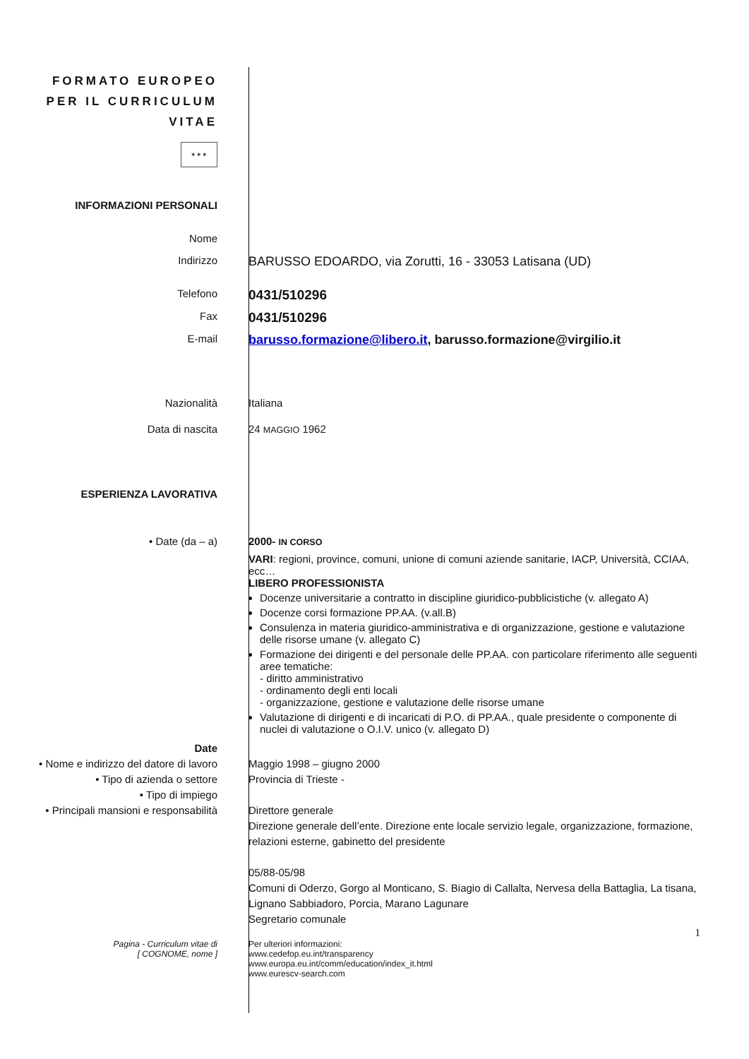FORMATO EUROPEO
PER IL CURRICULUM
VITAE
✶✶✶
INFORMAZIONI PERSONALI
Nome
Indirizzo
BARUSSO EDOARDO, via Zorutti, 16 - 33053 Latisana (UD)
Telefono
0431/510296
Fax
0431/510296
E-mail
barusso.formazione@libero.it, barusso.formazione@virgilio.it
Nazionalità Italiana
Data di nascita 24 MAGGIO 1962
ESPERIENZA LAVORATIVA
• Date (da – a) 2000- IN CORSO
VARI: regioni, province, comuni, unione di comuni aziende sanitarie, IACP, Università, CCIAA, ecc…
LIBERO PROFESSIONISTA
Docenze universitarie a contratto in discipline giuridico-pubblicistiche (v. allegato A)
Docenze corsi formazione PP.AA. (v.all.B)
Consulenza in materia giuridico-amministrativa e di organizzazione, gestione e valutazione delle risorse umane (v. allegato C)
Formazione dei dirigenti e del personale delle PP.AA. con particolare riferimento alle seguenti aree tematiche:
- diritto amministrativo
- ordinamento degli enti locali
- organizzazione, gestione e valutazione delle risorse umane
Valutazione di dirigenti e di incaricati di P.O. di PP.AA., quale presidente o componente di nuclei di valutazione o O.I.V. unico (v. allegato D)
Date
• Nome e indirizzo del datore di lavoro
• Tipo di azienda o settore
• Tipo di impiego
• Principali mansioni e responsabilità
Maggio 1998 – giugno 2000
Provincia di Trieste -
Direttore generale
Direzione generale dell’ente. Direzione ente locale servizio legale, organizzazione, formazione, relazioni esterne, gabinetto del presidente
05/88-05/98
Comuni di Oderzo, Gorgo al Monticano, S. Biagio di Callalta, Nervesa della Battaglia, La tisana, Lignano Sabbiadoro, Porcia, Marano Lagunare
Segretario comunale
1
Pagina - Curriculum vitae di
[ COGNOME, nome ]
Per ulteriori informazioni:
www.cedefop.eu.int/transparency
www.europa.eu.int/comm/education/index_it.html
www.eurescv-search.com